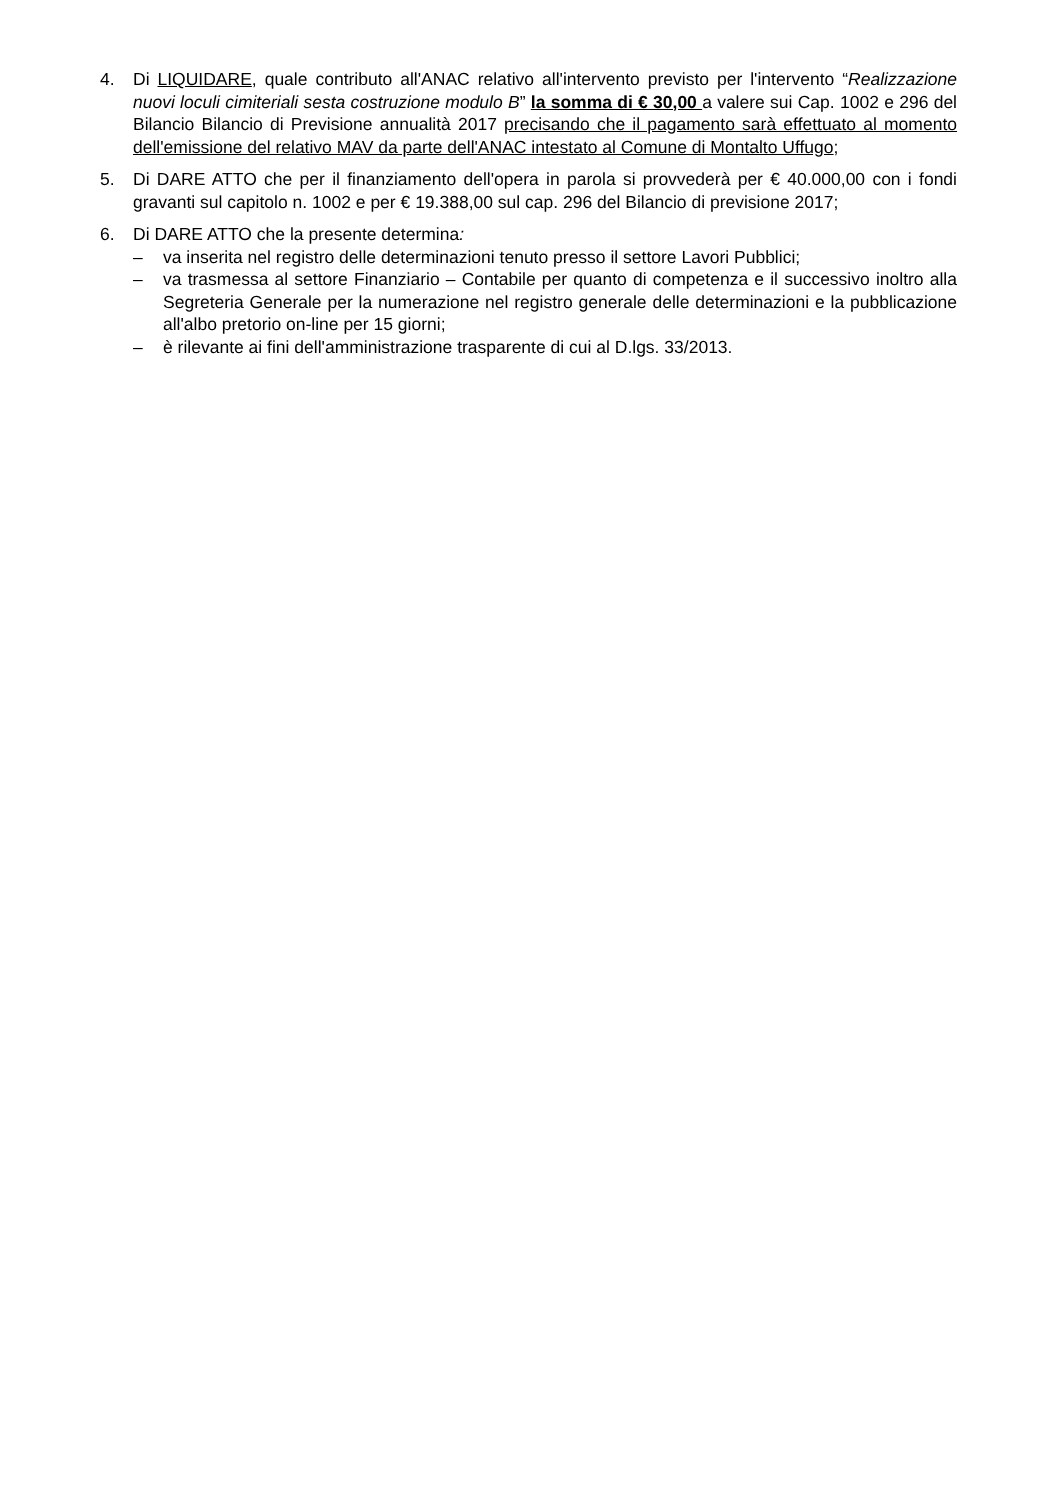4. Di LIQUIDARE, quale contributo all'ANAC relativo all'intervento previsto per l'intervento “Realizzazione nuovi loculi cimiteriali sesta costruzione modulo B” la somma di € 30,00 a valere sui Cap. 1002 e 296 del Bilancio Bilancio di Previsione annualità 2017 precisando che il pagamento sarà effettuato al momento dell'emissione del relativo MAV da parte dell'ANAC intestato al Comune di Montalto Uffugo;
5. Di DARE ATTO che per il finanziamento dell'opera in parola si provvederà per € 40.000,00 con i fondi gravanti sul capitolo n. 1002 e per € 19.388,00 sul cap. 296 del Bilancio di previsione 2017;
6. Di DARE ATTO che la presente determina:
– va inserita nel registro delle determinazioni tenuto presso il settore Lavori Pubblici;
– va trasmessa al settore Finanziario – Contabile per quanto di competenza e il successivo inoltro alla Segreteria Generale per la numerazione nel registro generale delle determinazioni e la pubblicazione all'albo pretorio on-line per 15 giorni;
– è rilevante ai fini dell'amministrazione trasparente di cui al D.lgs. 33/2013.